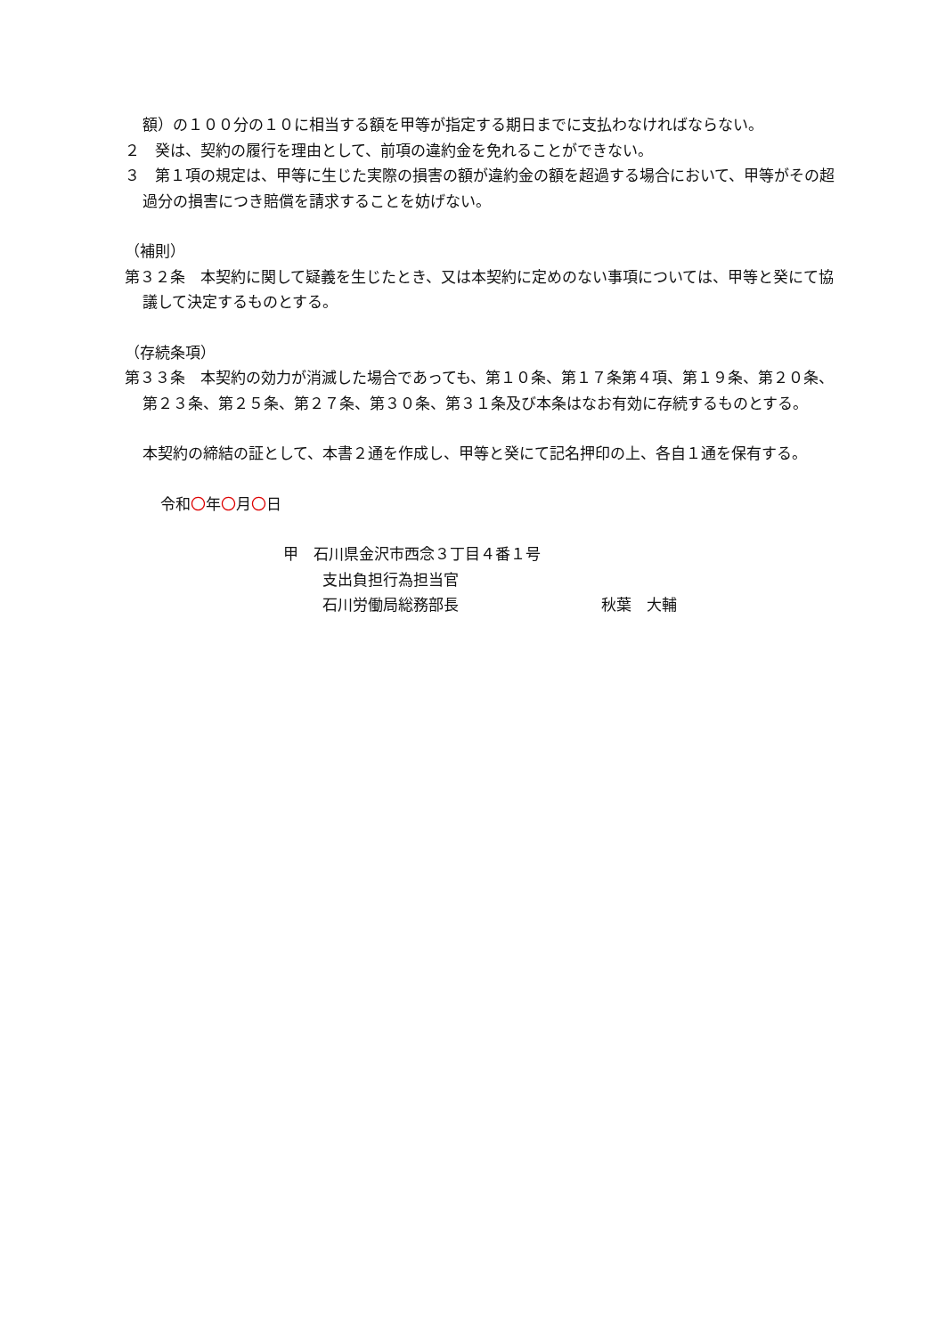額）の１００分の１０に相当する額を甲等が指定する期日までに支払わなければならない。
２　癸は、契約の履行を理由として、前項の違約金を免れることができない。
３　第１項の規定は、甲等に生じた実際の損害の額が違約金の額を超過する場合において、甲等がその超過分の損害につき賠償を請求することを妨げない。
（補則）
第３２条　本契約に関して疑義を生じたとき、又は本契約に定めのない事項については、甲等と癸にて協議して決定するものとする。
（存続条項）
第３３条　本契約の効力が消滅した場合であっても、第１０条、第１７条第４項、第１９条、第２０条、第２３条、第２５条、第２７条、第３０条、第３１条及び本条はなお有効に存続するものとする。
本契約の締結の証として、本書２通を作成し、甲等と癸にて記名押印の上、各自１通を保有する。
令和〇年〇月〇日
甲　石川県金沢市西念３丁目４番１号
支出負担行為担当官
石川労働局総務部長 秋葉　大輔